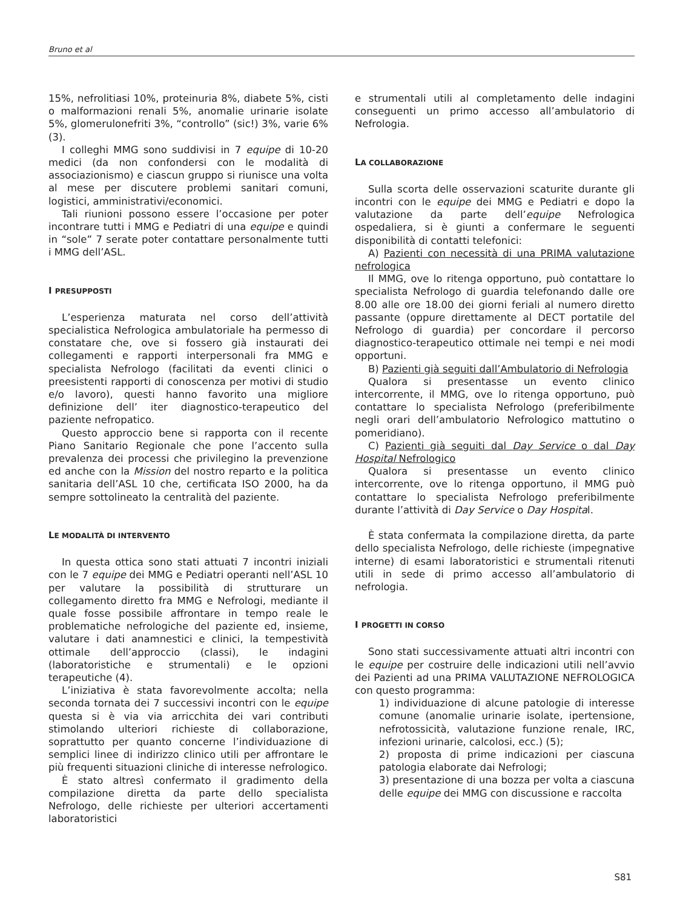Bruno et al
15%, nefrolitiasi 10%, proteinuria 8%, diabete 5%, cisti o malformazioni renali 5%, anomalie urinarie isolate 5%, glomerulonefriti 3%, “controllo” (sic!) 3%, varie 6% (3).
I colleghi MMG sono suddivisi in 7 equipe di 10-20 medici (da non confondersi con le modalità di associazionismo) e ciascun gruppo si riunisce una volta al mese per discutere problemi sanitari comuni, logistici, amministrativi/economici.
Tali riunioni possono essere l’occasione per poter incontrare tutti i MMG e Pediatri di una equipe e quindi in “sole” 7 serate poter contattare personalmente tutti i MMG dell’ASL.
I PRESUPPOSTI
L’esperienza maturata nel corso dell’attività specialistica Nefrologica ambulatoriale ha permesso di constatare che, ove si fossero già instaurati dei collegamenti e rapporti interpersonali fra MMG e specialista Nefrologo (facilitati da eventi clinici o preesistenti rapporti di conoscenza per motivi di studio e/o lavoro), questi hanno favorito una migliore definizione dell’ iter diagnostico-terapeutico del paziente nefropatico.
Questo approccio bene si rapporta con il recente Piano Sanitario Regionale che pone l’accento sulla prevalenza dei processi che privilegino la prevenzione ed anche con la Mission del nostro reparto e la politica sanitaria dell’ASL 10 che, certificata ISO 2000, ha da sempre sottolineato la centralità del paziente.
LE MODALITÀ DI INTERVENTO
In questa ottica sono stati attuati 7 incontri iniziali con le 7 equipe dei MMG e Pediatri operanti nell’ASL 10 per valutare la possibilità di strutturare un collegamento diretto fra MMG e Nefrologi, mediante il quale fosse possibile affrontare in tempo reale le problematiche nefrologiche del paziente ed, insieme, valutare i dati anamnestici e clinici, la tempestività ottimale dell’approccio (classi), le indagini (laboratoristiche e strumentali) e le opzioni terapeutiche (4).
L’iniziativa è stata favorevolmente accolta; nella seconda tornata dei 7 successivi incontri con le equipe questa si è via via arricchita dei vari contributi stimolando ulteriori richieste di collaborazione, soprattutto per quanto concerne l’individuazione di semplici linee di indirizzo clinico utili per affrontare le più frequenti situazioni cliniche di interesse nefrologico.
È stato altresì confermato il gradimento della compilazione diretta da parte dello specialista Nefrologo, delle richieste per ulteriori accertamenti laboratoristici
e strumentali utili al completamento delle indagini conseguenti un primo accesso all’ambulatorio di Nefrologia.
LA COLLABORAZIONE
Sulla scorta delle osservazioni scaturite durante gli incontri con le equipe dei MMG e Pediatri e dopo la valutazione da parte dell’equipe Nefrologica ospedaliera, si è giunti a confermare le seguenti disponibilità di contatti telefonici:
A) Pazienti con necessità di una PRIMA valutazione nefrologica
Il MMG, ove lo ritenga opportuno, può contattare lo specialista Nefrologo di guardia telefonando dalle ore 8.00 alle ore 18.00 dei giorni feriali al numero diretto passante (oppure direttamente al DECT portatile del Nefrologo di guardia) per concordare il percorso diagnostico-terapeutico ottimale nei tempi e nei modi opportuni.
B) Pazienti già seguiti dall’Ambulatorio di Nefrologia
Qualora si presentasse un evento clinico intercorrente, il MMG, ove lo ritenga opportuno, può contattare lo specialista Nefrologo (preferibilmente negli orari dell’ambulatorio Nefrologico mattutino o pomeridiano).
C) Pazienti già seguiti dal Day Service o dal Day Hospital Nefrologico
Qualora si presentasse un evento clinico intercorrente, ove lo ritenga opportuno, il MMG può contattare lo specialista Nefrologo preferibilmente durante l’attività di Day Service o Day Hospital.
È stata confermata la compilazione diretta, da parte dello specialista Nefrologo, delle richieste (impegnative interne) di esami laboratoristici e strumentali ritenuti utili in sede di primo accesso all’ambulatorio di nefrologia.
I PROGETTI IN CORSO
Sono stati successivamente attuati altri incontri con le equipe per costruire delle indicazioni utili nell’avvio dei Pazienti ad una PRIMA VALUTAZIONE NEFROLOGICA con questo programma:
1) individuazione di alcune patologie di interesse comune (anomalie urinarie isolate, ipertensione, nefrotossicità, valutazione funzione renale, IRC, infezioni urinarie, calcolosi, ecc.) (5);
2) proposta di prime indicazioni per ciascuna patologia elaborate dai Nefrologi;
3) presentazione di una bozza per volta a ciascuna delle equipe dei MMG con discussione e raccolta
S81